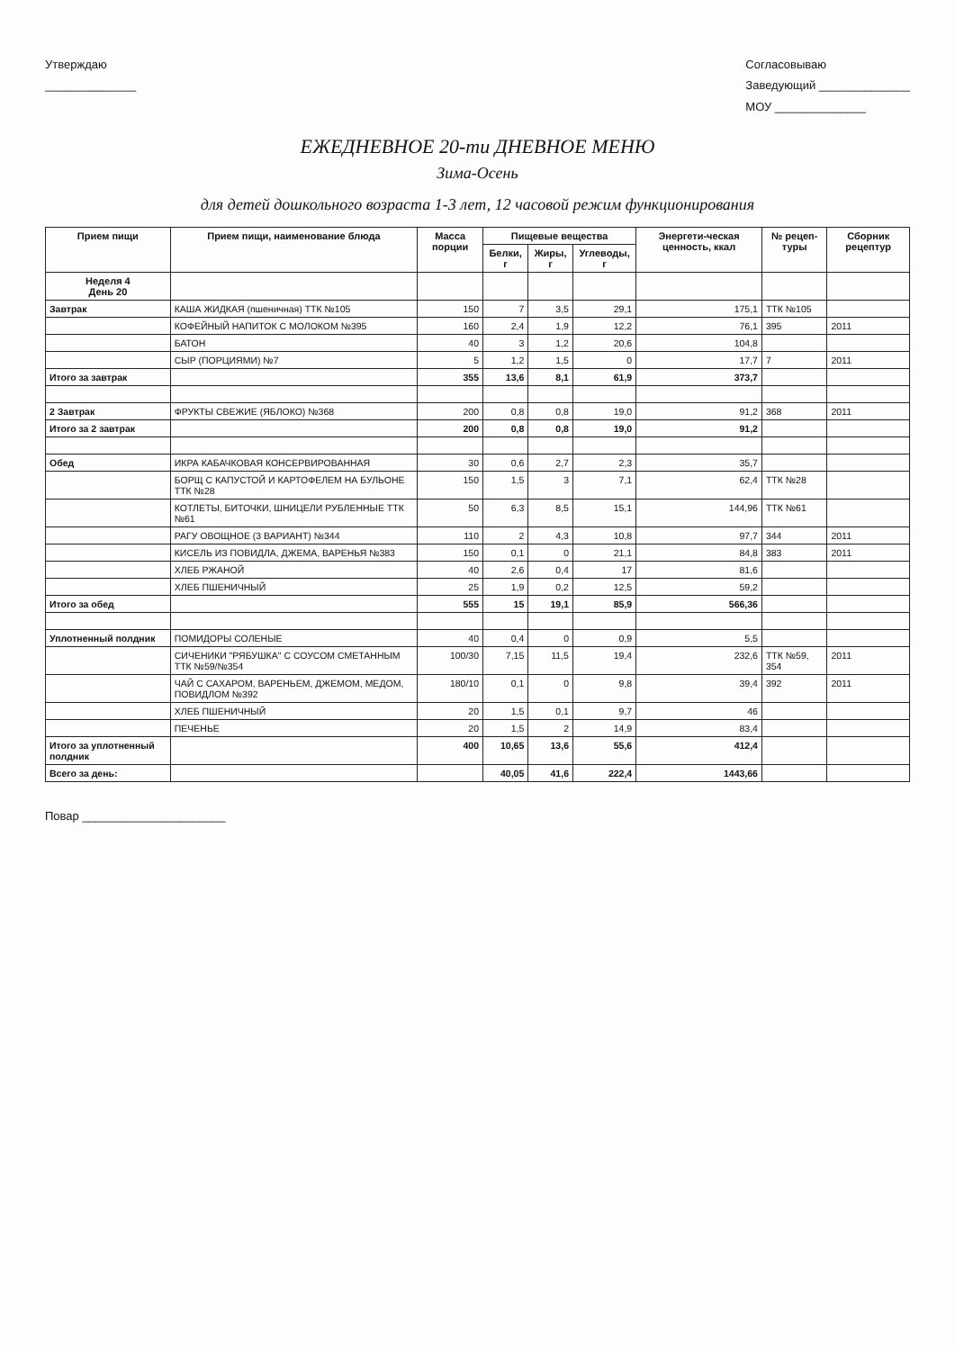Утверждаю
______________
Согласовываю
Заведующий ______________
МОУ ______________
ЕЖЕДНЕВНОЕ 20-ти ДНЕВНОЕ МЕНЮ
Зима-Осень
для детей дошкольного возраста 1-3 лет, 12 часовой режим функционирования
| Прием пищи | Прием пищи, наименование блюда | Масса порции | Пищевые вещества | | | Энергети-ческая ценность, ккал | № рецеп-туры | Сборник рецептур |
| --- | --- | --- | --- | --- | --- | --- | --- | --- |
| | | | Белки, г | Жиры, г | Углеводы, г | | | |
| Неделя 4 День 20 | | | | | | | | |
| Завтрак | КАША ЖИДКАЯ (пшеничная) ТТК №105 | 150 | 7 | 3,5 | 29,1 | 175,1 | ТТК №105 | |
| | КОФЕЙНЫЙ НАПИТОК С МОЛОКОМ №395 | 160 | 2,4 | 1,9 | 12,2 | 76,1 | 395 | 2011 |
| | БАТОН | 40 | 3 | 1,2 | 20,6 | 104,8 | | |
| | СЫР (ПОРЦИЯМИ) №7 | 5 | 1,2 | 1,5 | 0 | 17,7 | 7 | 2011 |
| Итого за завтрак | | 355 | 13,6 | 8,1 | 61,9 | 373,7 | | |
| 2 Завтрак | ФРУКТЫ СВЕЖИЕ (ЯБЛОКО) №368 | 200 | 0,8 | 0,8 | 19,0 | 91,2 | 368 | 2011 |
| Итого за 2 завтрак | | 200 | 0,8 | 0,8 | 19,0 | 91,2 | | |
| Обед | ИКРА КАБАЧКОВАЯ КОНСЕРВИРОВАННАЯ | 30 | 0,6 | 2,7 | 2,3 | 35,7 | | |
| | БОРЩ С КАПУСТОЙ И КАРТОФЕЛЕМ НА БУЛЬОНЕ ТТК №28 | 150 | 1,5 | 3 | 7,1 | 62,4 | ТТК №28 | |
| | КОТЛЕТЫ, БИТОЧКИ, ШНИЦЕЛИ РУБЛЕННЫЕ ТТК №61 | 50 | 6,3 | 8,5 | 15,1 | 144,96 | ТТК №61 | |
| | РАГУ ОВОЩНОЕ (3 ВАРИАНТ) №344 | 110 | 2 | 4,3 | 10,8 | 97,7 | 344 | 2011 |
| | КИСЕЛЬ ИЗ ПОВИДЛА, ДЖЕМА, ВАРЕНЬЯ №383 | 150 | 0,1 | 0 | 21,1 | 84,8 | 383 | 2011 |
| | ХЛЕБ РЖАНОЙ | 40 | 2,6 | 0,4 | 17 | 81,6 | | |
| | ХЛЕБ ПШЕНИЧНЫЙ | 25 | 1,9 | 0,2 | 12,5 | 59,2 | | |
| Итого за обед | | 555 | 15 | 19,1 | 85,9 | 566,36 | | |
| Уплотненный полдник | ПОМИДОРЫ СОЛЕНЫЕ | 40 | 0,4 | 0 | 0,9 | 5,5 | | |
| | СИЧЕНИКИ "РЯБУШКА" С СОУСОМ СМЕТАННЫМ ТТК №59/№354 | 100/30 | 7,15 | 11,5 | 19,4 | 232,6 | ТТК №59, 354 | 2011 |
| | ЧАЙ С САХАРОМ, ВАРЕНЬЕМ, ДЖЕМОМ, МЕДОМ, ПОВИДЛОМ №392 | 180/10 | 0,1 | 0 | 9,8 | 39,4 | 392 | 2011 |
| | ХЛЕБ ПШЕНИЧНЫЙ | 20 | 1,5 | 0,1 | 9,7 | 46 | | |
| | ПЕЧЕНЬЕ | 20 | 1,5 | 2 | 14,9 | 83,4 | | |
| Итого за уплотненный полдник | | 400 | 10,65 | 13,6 | 55,6 | 412,4 | | |
| Всего за день: | | | 40,05 | 41,6 | 222,4 | 1443,66 | | |
Повар ______________________